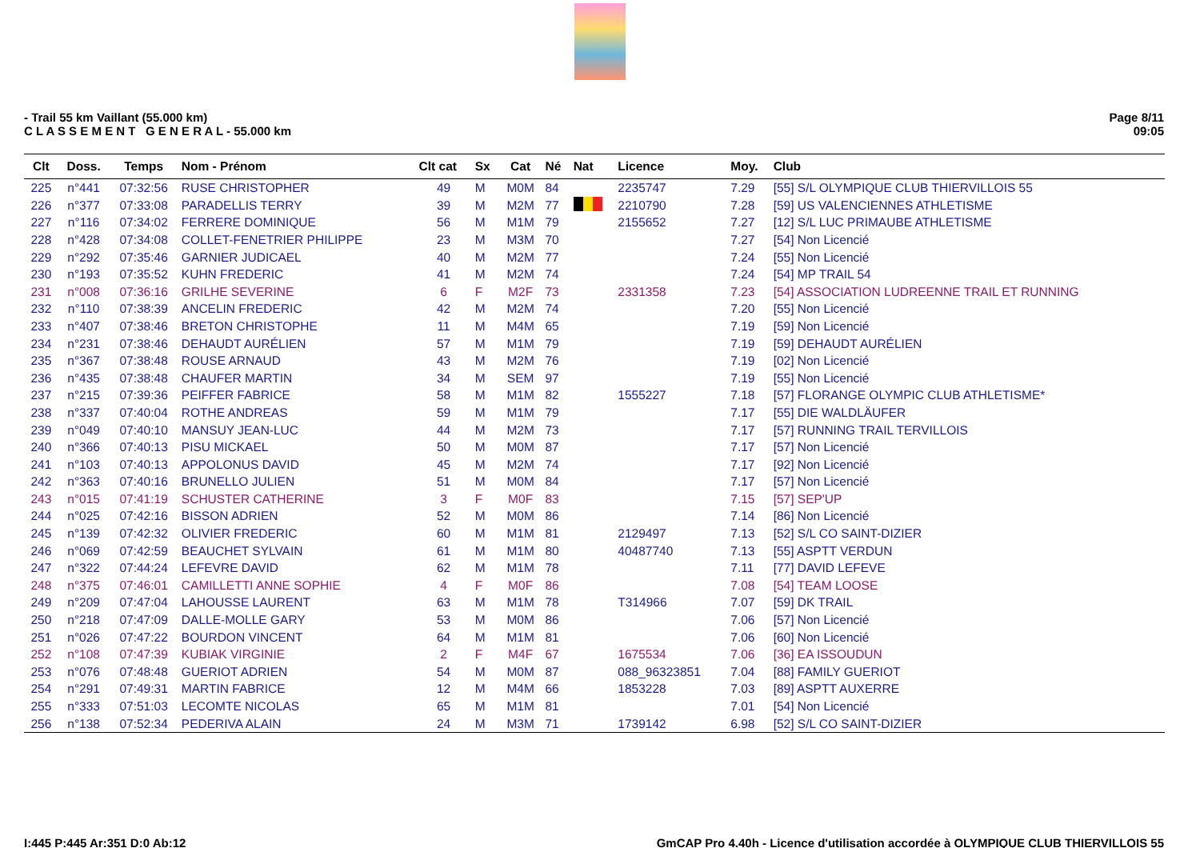- Trail 55 km Vaillant (55.000 km)
C L A S S E M E N T G E N E R A L - 55.000 km
Page 8/11
09:05
| Clt | Doss. | Temps | Nom - Prénom | Clt cat | Sx | Cat | Né | Nat | Licence | Moy. | Club |
| --- | --- | --- | --- | --- | --- | --- | --- | --- | --- | --- | --- |
| 225 | n°441 | 07:32:56 | RUSE CHRISTOPHER | 49 | M | M0M | 84 | | 2235747 | 7.29 | [55] S/L OLYMPIQUE CLUB THIERVILLOIS 55 |
| 226 | n°377 | 07:33:08 | PARADELLIS TERRY | 39 | M | M2M | 77 | | 2210790 | 7.28 | [59] US VALENCIENNES ATHLETISME |
| 227 | n°116 | 07:34:02 | FERRERE DOMINIQUE | 56 | M | M1M | 79 | | 2155652 | 7.27 | [12] S/L LUC PRIMAUBE ATHLETISME |
| 228 | n°428 | 07:34:08 | COLLET-FENETRIER PHILIPPE | 23 | M | M3M | 70 | | | 7.27 | [54] Non Licencié |
| 229 | n°292 | 07:35:46 | GARNIER JUDICAEL | 40 | M | M2M | 77 | | | 7.24 | [55] Non Licencié |
| 230 | n°193 | 07:35:52 | KUHN FREDERIC | 41 | M | M2M | 74 | | | 7.24 | [54] MP TRAIL 54 |
| 231 | n°008 | 07:36:16 | GRILHE SEVERINE | 6 | F | M2F | 73 | | 2331358 | 7.23 | [54] ASSOCIATION LUDREENNE TRAIL ET RUNNING |
| 232 | n°110 | 07:38:39 | ANCELIN FREDERIC | 42 | M | M2M | 74 | | | 7.20 | [55] Non Licencié |
| 233 | n°407 | 07:38:46 | BRETON CHRISTOPHE | 11 | M | M4M | 65 | | | 7.19 | [59] Non Licencié |
| 234 | n°231 | 07:38:46 | DEHAUDT AURÉLIEN | 57 | M | M1M | 79 | | | 7.19 | [59] DEHAUDT AURÉLIEN |
| 235 | n°367 | 07:38:48 | ROUSE ARNAUD | 43 | M | M2M | 76 | | | 7.19 | [02] Non Licencié |
| 236 | n°435 | 07:38:48 | CHAUFER MARTIN | 34 | M | SEM | 97 | | | 7.19 | [55] Non Licencié |
| 237 | n°215 | 07:39:36 | PEIFFER FABRICE | 58 | M | M1M | 82 | | 1555227 | 7.18 | [57] FLORANGE OLYMPIC CLUB ATHLETISME* |
| 238 | n°337 | 07:40:04 | ROTHE ANDREAS | 59 | M | M1M | 79 | | | 7.17 | [55] DIE WALDLÄUFER |
| 239 | n°049 | 07:40:10 | MANSUY JEAN-LUC | 44 | M | M2M | 73 | | | 7.17 | [57] RUNNING TRAIL TERVILLOIS |
| 240 | n°366 | 07:40:13 | PISU MICKAEL | 50 | M | M0M | 87 | | | 7.17 | [57] Non Licencié |
| 241 | n°103 | 07:40:13 | APPOLONUS DAVID | 45 | M | M2M | 74 | | | 7.17 | [92] Non Licencié |
| 242 | n°363 | 07:40:16 | BRUNELLO JULIEN | 51 | M | M0M | 84 | | | 7.17 | [57] Non Licencié |
| 243 | n°015 | 07:41:19 | SCHUSTER CATHERINE | 3 | F | M0F | 83 | | | 7.15 | [57] SEP'UP |
| 244 | n°025 | 07:42:16 | BISSON ADRIEN | 52 | M | M0M | 86 | | | 7.14 | [86] Non Licencié |
| 245 | n°139 | 07:42:32 | OLIVIER FREDERIC | 60 | M | M1M | 81 | | 2129497 | 7.13 | [52] S/L CO SAINT-DIZIER |
| 246 | n°069 | 07:42:59 | BEAUCHET SYLVAIN | 61 | M | M1M | 80 | | 40487740 | 7.13 | [55] ASPTT VERDUN |
| 247 | n°322 | 07:44:24 | LEFEVRE DAVID | 62 | M | M1M | 78 | | | 7.11 | [77] DAVID LEFEVE |
| 248 | n°375 | 07:46:01 | CAMILLETTI ANNE SOPHIE | 4 | F | M0F | 86 | | | 7.08 | [54] TEAM LOOSE |
| 249 | n°209 | 07:47:04 | LAHOUSSE LAURENT | 63 | M | M1M | 78 | | T314966 | 7.07 | [59] DK TRAIL |
| 250 | n°218 | 07:47:09 | DALLE-MOLLE GARY | 53 | M | M0M | 86 | | | 7.06 | [57] Non Licencié |
| 251 | n°026 | 07:47:22 | BOURDON VINCENT | 64 | M | M1M | 81 | | | 7.06 | [60] Non Licencié |
| 252 | n°108 | 07:47:39 | KUBIAK VIRGINIE | 2 | F | M4F | 67 | | 1675534 | 7.06 | [36] EA ISSOUDUN |
| 253 | n°076 | 07:48:48 | GUERIOT ADRIEN | 54 | M | M0M | 87 | | 088_96323851 | 7.04 | [88] FAMILY GUERIOT |
| 254 | n°291 | 07:49:31 | MARTIN FABRICE | 12 | M | M4M | 66 | | 1853228 | 7.03 | [89] ASPTT AUXERRE |
| 255 | n°333 | 07:51:03 | LECOMTE NICOLAS | 65 | M | M1M | 81 | | | 7.01 | [54] Non Licencié |
| 256 | n°138 | 07:52:34 | PEDERIVA ALAIN | 24 | M | M3M | 71 | | 1739142 | 6.98 | [52] S/L CO SAINT-DIZIER |
I:445 P:445 Ar:351 D:0 Ab:12 GmCAP Pro 4.40h - Licence d'utilisation accordée à OLYMPIQUE CLUB THIERVILLOIS 55